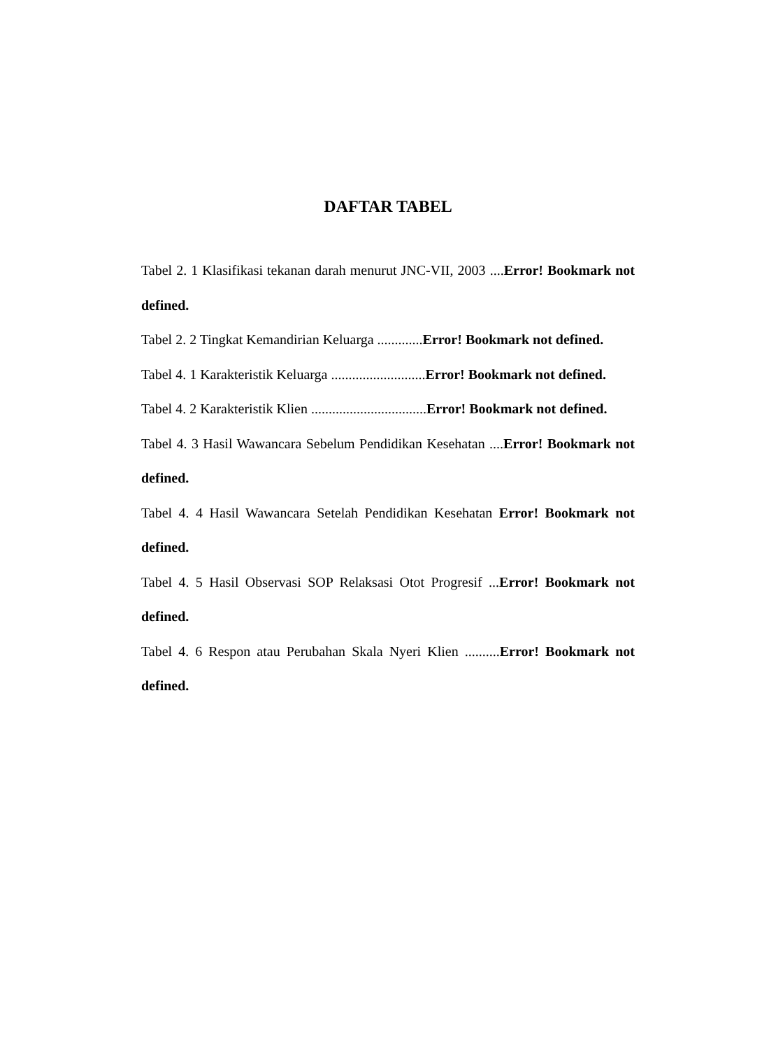DAFTAR TABEL
Tabel 2. 1 Klasifikasi tekanan darah menurut JNC-VII, 2003 ....Error! Bookmark not defined.
Tabel 2. 2 Tingkat Kemandirian Keluarga .............Error! Bookmark not defined.
Tabel 4. 1 Karakteristik Keluarga ...........................Error! Bookmark not defined.
Tabel 4. 2 Karakteristik Klien .................................Error! Bookmark not defined.
Tabel 4. 3 Hasil Wawancara Sebelum Pendidikan Kesehatan ....Error! Bookmark not defined.
Tabel 4. 4 Hasil Wawancara Setelah Pendidikan Kesehatan Error! Bookmark not defined.
Tabel 4. 5 Hasil Observasi SOP Relaksasi Otot Progresif ...Error! Bookmark not defined.
Tabel 4. 6 Respon atau Perubahan Skala Nyeri Klien ..........Error! Bookmark not defined.